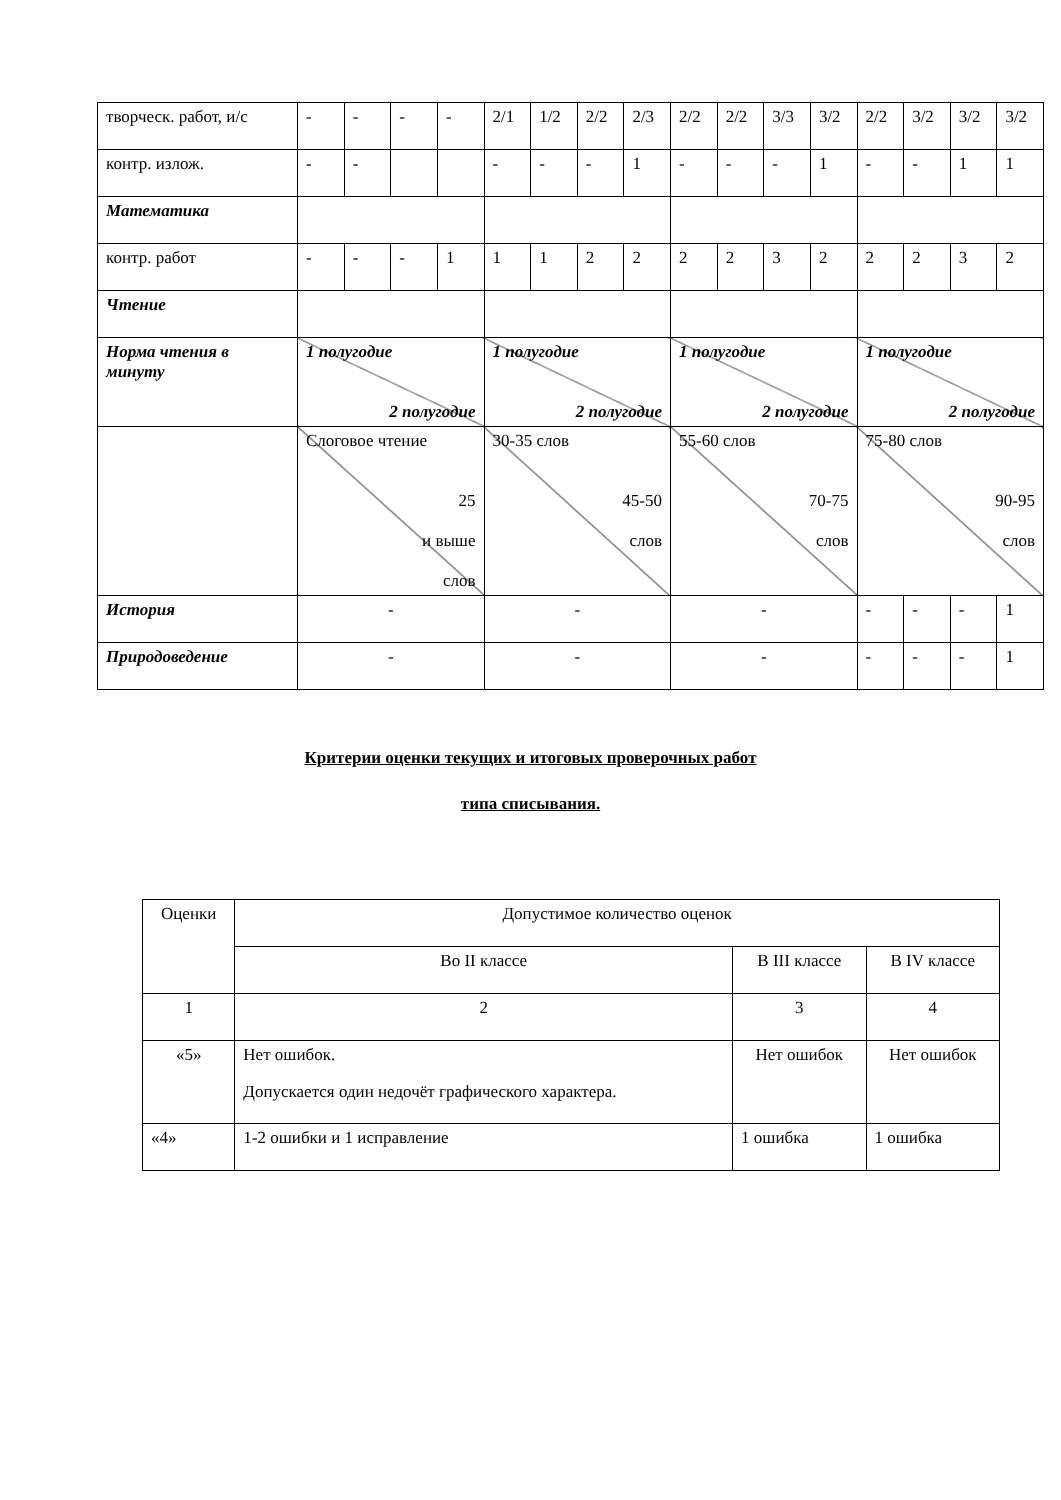| творческ. работ, и/с | - | - | - | - | 2/1 | 1/2 | 2/2 | 2/3 | 2/2 | 2/2 | 3/3 | 3/2 | 2/2 | 3/2 | 3/2 | 3/2 |
| контр. излож. | - | - | | | - | - | - | 1 | - | - | - | 1 | - | - | 1 | 1 |
| Математика | | | | | | | | | | | | | | | | |
| контр. работ | - | - | - | 1 | 1 | 1 | 2 | 2 | 2 | 2 | 3 | 2 | 2 | 2 | 3 | 2 |
| Чтение | | | | | | | | | | | | | | | | |
| Норма чтения в минуту | 1 полугодие 2 полугодие | | | | 1 полугодие 2 полугодие | | | | 1 полугодие 2 полугодие | | | | 1 полугодие 2 полугодие | | | |
| | Слоговое чтение 25 и выше слов | | | | 30-35 слов 45-50 слов | | | | 55-60 слов 70-75 слов | | | | 75-80 слов 90-95 слов | | | |
| История | - | | | | - | | | | - | | | | - | - | - | 1 |
| Природоведение | - | | | | - | | | | - | | | | - | - | - | 1 |
Критерии оценки текущих и итоговых проверочных работ
типа списывания.
| Оценки | Допустимое количество оценок | | |
| | Во II классе | В III классе | В IV классе |
| 1 | 2 | 3 | 4 |
| «5» | Нет ошибок. Допускается один недочёт графического характера. | Нет ошибок | Нет ошибок |
| «4» | 1-2 ошибки и 1 исправление | 1 ошибка | 1 ошибка |